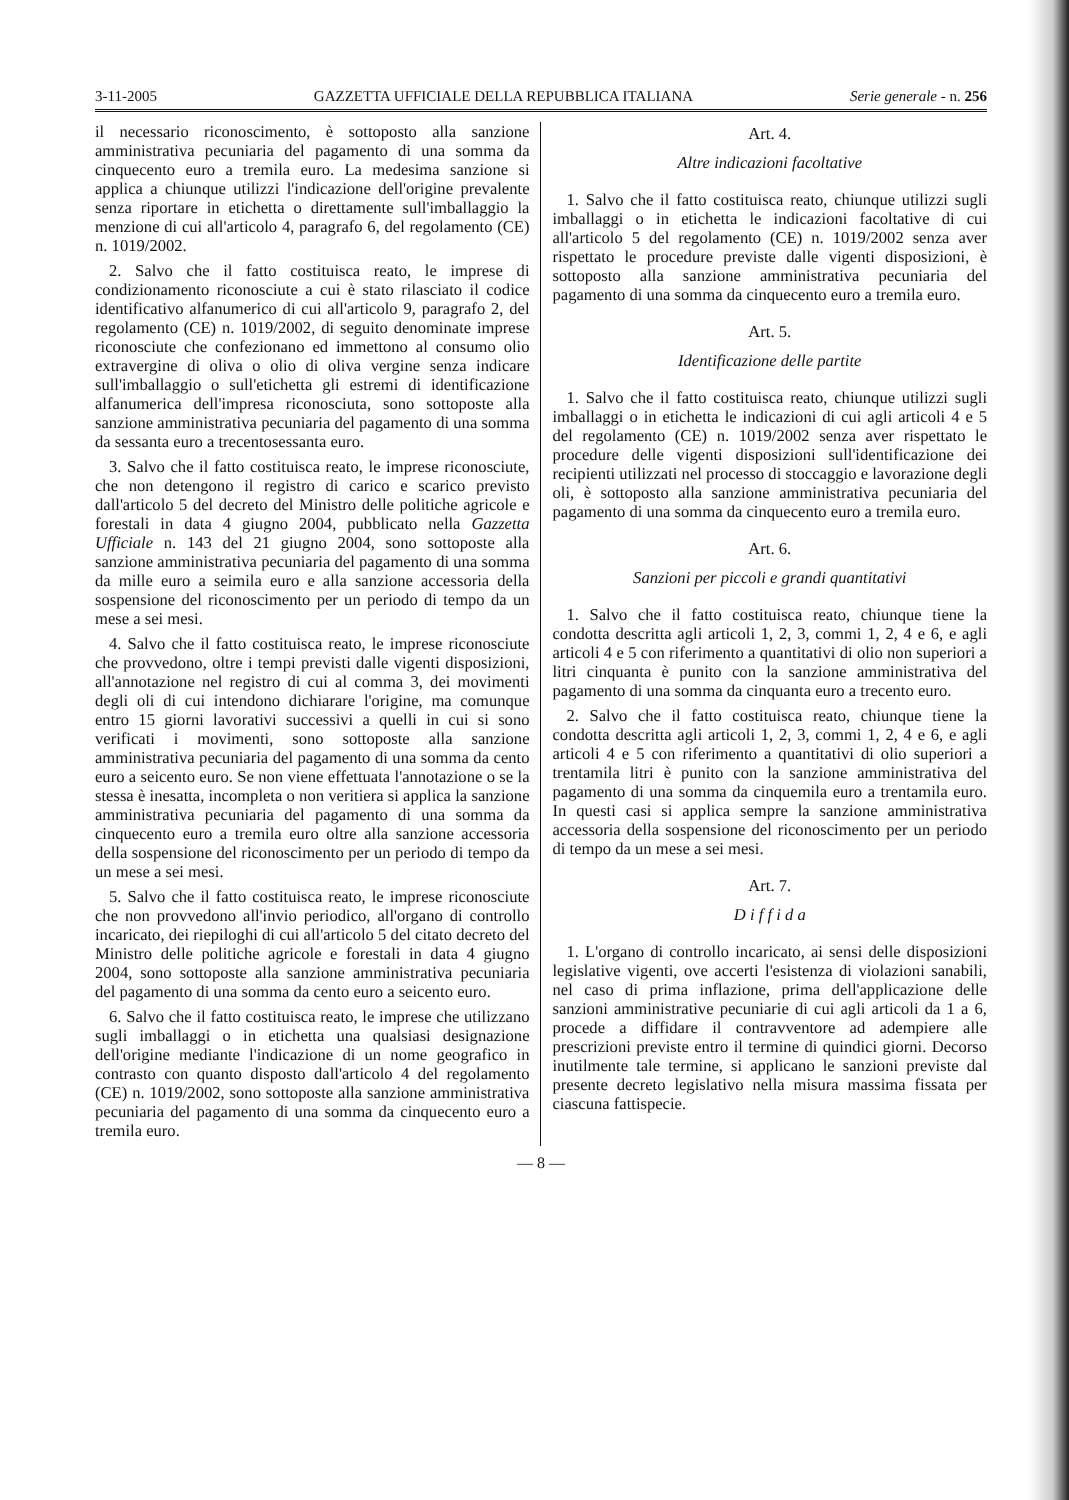3-11-2005 GAZZETTA UFFICIALE DELLA REPUBBLICA ITALIANA Serie generale - n. 256
il necessario riconoscimento, è sottoposto alla sanzione amministrativa pecuniaria del pagamento di una somma da cinquecento euro a tremila euro. La medesima sanzione si applica a chiunque utilizzi l'indicazione dell'origine prevalente senza riportare in etichetta o direttamente sull'imballaggio la menzione di cui all'articolo 4, paragrafo 6, del regolamento (CE) n. 1019/2002.
2. Salvo che il fatto costituisca reato, le imprese di condizionamento riconosciute a cui è stato rilasciato il codice identificativo alfanumerico di cui all'articolo 9, paragrafo 2, del regolamento (CE) n. 1019/2002, di seguito denominate imprese riconosciute che confezionano ed immettono al consumo olio extravergine di oliva o olio di oliva vergine senza indicare sull'imballaggio o sull'etichetta gli estremi di identificazione alfanumerica dell'impresa riconosciuta, sono sottoposte alla sanzione amministrativa pecuniaria del pagamento di una somma da sessanta euro a trecentosessanta euro.
3. Salvo che il fatto costituisca reato, le imprese riconosciute, che non detengono il registro di carico e scarico previsto dall'articolo 5 del decreto del Ministro delle politiche agricole e forestali in data 4 giugno 2004, pubblicato nella Gazzetta Ufficiale n. 143 del 21 giugno 2004, sono sottoposte alla sanzione amministrativa pecuniaria del pagamento di una somma da mille euro a seimila euro e alla sanzione accessoria della sospensione del riconoscimento per un periodo di tempo da un mese a sei mesi.
4. Salvo che il fatto costituisca reato, le imprese riconosciute che provvedono, oltre i tempi previsti dalle vigenti disposizioni, all'annotazione nel registro di cui al comma 3, dei movimenti degli oli di cui intendono dichiarare l'origine, ma comunque entro 15 giorni lavorativi successivi a quelli in cui si sono verificati i movimenti, sono sottoposte alla sanzione amministrativa pecuniaria del pagamento di una somma da cento euro a seicento euro. Se non viene effettuata l'annotazione o se la stessa è inesatta, incompleta o non veritiera si applica la sanzione amministrativa pecuniaria del pagamento di una somma da cinquecento euro a tremila euro oltre alla sanzione accessoria della sospensione del riconoscimento per un periodo di tempo da un mese a sei mesi.
5. Salvo che il fatto costituisca reato, le imprese riconosciute che non provvedono all'invio periodico, all'organo di controllo incaricato, dei riepiloghi di cui all'articolo 5 del citato decreto del Ministro delle politiche agricole e forestali in data 4 giugno 2004, sono sottoposte alla sanzione amministrativa pecuniaria del pagamento di una somma da cento euro a seicento euro.
6. Salvo che il fatto costituisca reato, le imprese che utilizzano sugli imballaggi o in etichetta una qualsiasi designazione dell'origine mediante l'indicazione di un nome geografico in contrasto con quanto disposto dall'articolo 4 del regolamento (CE) n. 1019/2002, sono sottoposte alla sanzione amministrativa pecuniaria del pagamento di una somma da cinquecento euro a tremila euro.
Art. 4.
Altre indicazioni facoltative
1. Salvo che il fatto costituisca reato, chiunque utilizzi sugli imballaggi o in etichetta le indicazioni facoltative di cui all'articolo 5 del regolamento (CE) n. 1019/2002 senza aver rispettato le procedure previste dalle vigenti disposizioni, è sottoposto alla sanzione amministrativa pecuniaria del pagamento di una somma da cinquecento euro a tremila euro.
Art. 5.
Identificazione delle partite
1. Salvo che il fatto costituisca reato, chiunque utilizzi sugli imballaggi o in etichetta le indicazioni di cui agli articoli 4 e 5 del regolamento (CE) n. 1019/2002 senza aver rispettato le procedure delle vigenti disposizioni sull'identificazione dei recipienti utilizzati nel processo di stoccaggio e lavorazione degli oli, è sottoposto alla sanzione amministrativa pecuniaria del pagamento di una somma da cinquecento euro a tremila euro.
Art. 6.
Sanzioni per piccoli e grandi quantitativi
1. Salvo che il fatto costituisca reato, chiunque tiene la condotta descritta agli articoli 1, 2, 3, commi 1, 2, 4 e 6, e agli articoli 4 e 5 con riferimento a quantitativi di olio non superiori a litri cinquanta è punito con la sanzione amministrativa del pagamento di una somma da cinquanta euro a trecento euro.
2. Salvo che il fatto costituisca reato, chiunque tiene la condotta descritta agli articoli 1, 2, 3, commi 1, 2, 4 e 6, e agli articoli 4 e 5 con riferimento a quantitativi di olio superiori a trentamila litri è punito con la sanzione amministrativa del pagamento di una somma da cinquemila euro a trentamila euro. In questi casi si applica sempre la sanzione amministrativa accessoria della sospensione del riconoscimento per un periodo di tempo da un mese a sei mesi.
Art. 7.
D i f f i d a
1. L'organo di controllo incaricato, ai sensi delle disposizioni legislative vigenti, ove accerti l'esistenza di violazioni sanabili, nel caso di prima inflazione, prima dell'applicazione delle sanzioni amministrative pecuniarie di cui agli articoli da 1 a 6, procede a diffidare il contravventore ad adempiere alle prescrizioni previste entro il termine di quindici giorni. Decorso inutilmente tale termine, si applicano le sanzioni previste dal presente decreto legislativo nella misura massima fissata per ciascuna fattispecie.
— 8 —